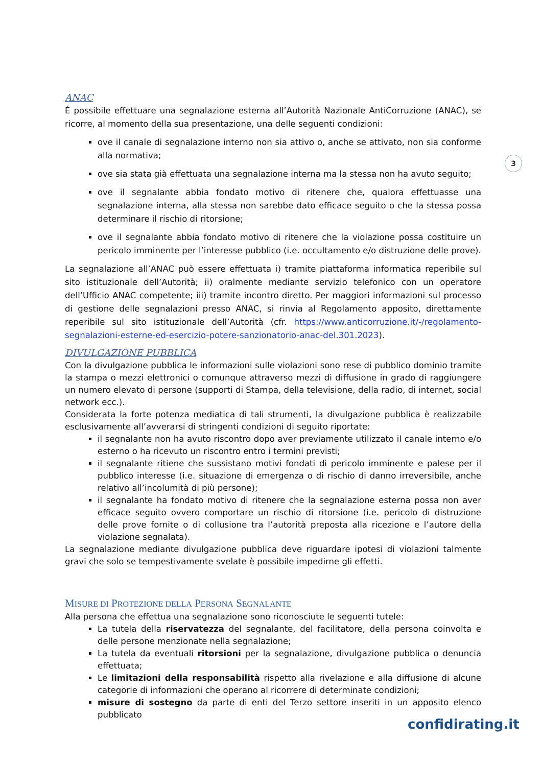3
ANAC
É possibile effettuare una segnalazione esterna all’Autorità Nazionale AntiCorruzione (ANAC), se ricorre, al momento della sua presentazione, una delle seguenti condizioni:
ove il canale di segnalazione interno non sia attivo o, anche se attivato, non sia conforme alla normativa;
ove sia stata già effettuata una segnalazione interna ma la stessa non ha avuto seguito;
ove il segnalante abbia fondato motivo di ritenere che, qualora effettuasse una segnalazione interna, alla stessa non sarebbe dato efficace seguito o che la stessa possa determinare il rischio di ritorsione;
ove il segnalante abbia fondato motivo di ritenere che la violazione possa costituire un pericolo imminente per l’interesse pubblico (i.e. occultamento e/o distruzione delle prove).
La segnalazione all’ANAC può essere effettuata i) tramite piattaforma informatica reperibile sul sito istituzionale dell’Autorità; ii) oralmente mediante servizio telefonico con un operatore dell’Ufficio ANAC competente; iii) tramite incontro diretto. Per maggiori informazioni sul processo di gestione delle segnalazioni presso ANAC, si rinvia al Regolamento apposito, direttamente reperibile sul sito istituzionale dell’Autorità (cfr. https://www.anticorruzione.it/-/regolamento-segnalazioni-esterne-ed-esercizio-potere-sanzionatorio-anac-del.301.2023).
DIVULGAZIONE PUBBLICA
Con la divulgazione pubblica le informazioni sulle violazioni sono rese di pubblico dominio tramite la stampa o mezzi elettronici o comunque attraverso mezzi di diffusione in grado di raggiungere un numero elevato di persone (supporti di Stampa, della televisione, della radio, di internet, social network ecc.).
Considerata la forte potenza mediatica di tali strumenti, la divulgazione pubblica è realizzabile esclusivamente all’avverarsi di stringenti condizioni di seguito riportate:
il segnalante non ha avuto riscontro dopo aver previamente utilizzato il canale interno e/o esterno o ha ricevuto un riscontro entro i termini previsti;
il segnalante ritiene che sussistano motivi fondati di pericolo imminente e palese per il pubblico interesse (i.e. situazione di emergenza o di rischio di danno irreversibile, anche relativo all’incolumità di più persone);
il segnalante ha fondato motivo di ritenere che la segnalazione esterna possa non aver efficace seguito ovvero comportare un rischio di ritorsione (i.e. pericolo di distruzione delle prove fornite o di collusione tra l’autorità preposta alla ricezione e l’autore della violazione segnalata).
La segnalazione mediante divulgazione pubblica deve riguardare ipotesi di violazioni talmente gravi che solo se tempestivamente svelate è possibile impedirne gli effetti.
MISURE DI PROTEZIONE DELLA PERSONA SEGNALANTE
Alla persona che effettua una segnalazione sono riconosciute le seguenti tutele:
La tutela della riservatezza del segnalante, del facilitatore, della persona coinvolta e delle persone menzionate nella segnalazione;
La tutela da eventuali ritorsioni per la segnalazione, divulgazione pubblica o denuncia effettuata;
Le limitazioni della responsabilità rispetto alla rivelazione e alla diffusione di alcune categorie di informazioni che operano al ricorrere di determinate condizioni;
misure di sostegno da parte di enti del Terzo settore inseriti in un apposito elenco pubblicato
confidirating.it